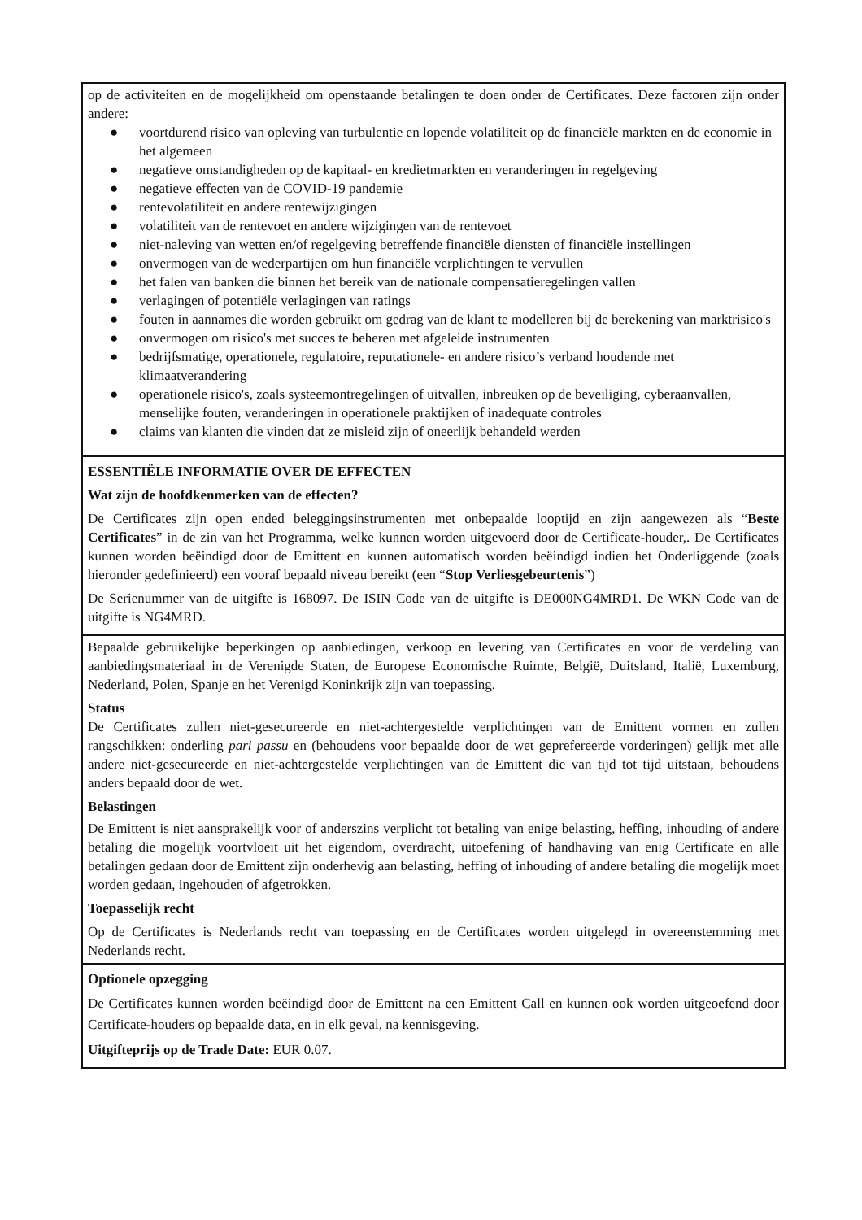op de activiteiten en de mogelijkheid om openstaande betalingen te doen onder de Certificates. Deze factoren zijn onder andere:
● voortdurend risico van opleving van turbulentie en lopende volatiliteit op de financiële markten en de economie in het algemeen
● negatieve omstandigheden op de kapitaal- en kredietmarkten en veranderingen in regelgeving
● negatieve effecten van de COVID-19 pandemie
● rentevolatiliteit en andere rentewijzigingen
● volatiliteit van de rentevoet en andere wijzigingen van de rentevoet
● niet-naleving van wetten en/of regelgeving betreffende financiële diensten of financiële instellingen
● onvermogen van de wederpartijen om hun financiële verplichtingen te vervullen
● het falen van banken die binnen het bereik van de nationale compensatieregelingen vallen
● verlagingen of potentiële verlagingen van ratings
● fouten in aannames die worden gebruikt om gedrag van de klant te modelleren bij de berekening van marktrisico's
● onvermogen om risico's met succes te beheren met afgeleide instrumenten
● bedrijfsmatige, operationele, regulatoire, reputationele- en andere risico’s verband houdende met klimaatverandering
● operationele risico's, zoals systeemontregelingen of uitvallen, inbreuken op de beveiliging, cyberaanvallen, menselijke fouten, veranderingen in operationele praktijken of inadequate controles
● claims van klanten die vinden dat ze misleid zijn of oneerlijk behandeld werden
ESSENTIËLE INFORMATIE OVER DE EFFECTEN
Wat zijn de hoofdkenmerken van de effecten?
De Certificates zijn open ended beleggingsinstrumenten met onbepaalde looptijd en zijn aangewezen als “Beste Certificates” in de zin van het Programma, welke kunnen worden uitgevoerd door de Certificate-houder,. De Certificates kunnen worden beëindigd door de Emittent en kunnen automatisch worden beëindigd indien het Onderliggende (zoals hieronder gedefinieerd) een vooraf bepaald niveau bereikt (een “Stop Verliesgebeurtenis”)
De Serienummer van de uitgifte is 168097. De ISIN Code van de uitgifte is DE000NG4MRD1. De WKN Code van de uitgifte is NG4MRD.
Bepaalde gebruikelijke beperkingen op aanbiedingen, verkoop en levering van Certificates en voor de verdeling van aanbiedingsmateriaal in de Verenigde Staten, de Europese Economische Ruimte, België, Duitsland, Italië, Luxemburg, Nederland, Polen, Spanje en het Verenigd Koninkrijk zijn van toepassing.
Status
De Certificates zullen niet-gesecureerde en niet-achtergestelde verplichtingen van de Emittent vormen en zullen rangschikken: onderling pari passu en (behoudens voor bepaalde door de wet geprefereerde vorderingen) gelijk met alle andere niet-gesecureerde en niet-achtergestelde verplichtingen van de Emittent die van tijd tot tijd uitstaan, behoudens anders bepaald door de wet.
Belastingen
De Emittent is niet aansprakelijk voor of anderszins verplicht tot betaling van enige belasting, heffing, inhouding of andere betaling die mogelijk voortvloeit uit het eigendom, overdracht, uitoefening of handhaving van enig Certificate en alle betalingen gedaan door de Emittent zijn onderhevig aan belasting, heffing of inhouding of andere betaling die mogelijk moet worden gedaan, ingehouden of afgetrokken.
Toepasselijk recht
Op de Certificates is Nederlands recht van toepassing en de Certificates worden uitgelegd in overeenstemming met Nederlands recht.
Optionele opzegging
De Certificates kunnen worden beëindigd door de Emittent na een Emittent Call en kunnen ook worden uitgeoefend door Certificate-houders op bepaalde data, en in elk geval, na kennisgeving.
Uitgifteprijs op de Trade Date: EUR 0.07.